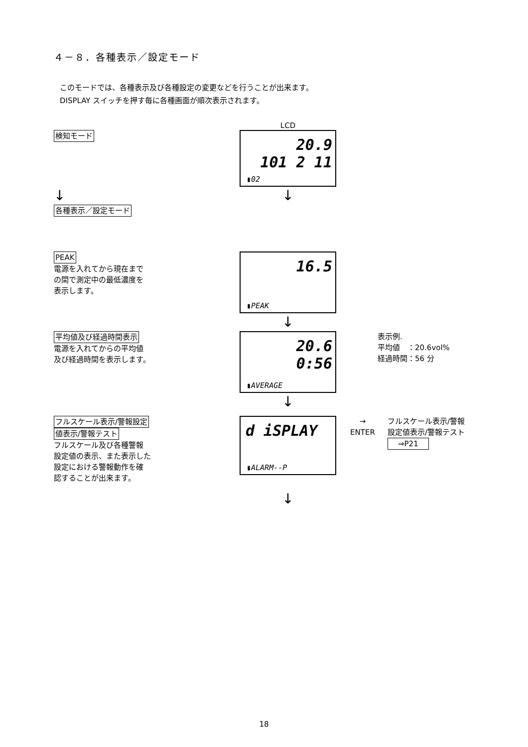４－８．各種表示／設定モード
このモードでは、各種表示及び各種設定の変更などを行うことが出来ます。
DISPLAY スイッチを押す毎に各種画面が順次表示されます。
LCD
検知モード
20.9
101 2 11
▮02
↓ ↓
各種表示／設定モード
PEAK
電源を入れてから現在まで
の間で測定中の最低濃度を
表示します。
16.5
▮PEAK
↓
平均値及び経過時間表示
電源を入れてからの平均値
及び経過時間を表示します。
20.6
0:56
▮AVERAGE
↓
表示例.
平均値　：20.6vol%
経過時間：56 分
フルスケール表示/警報設定
値表示/警報テスト
フルスケール及び各種警報
設定値の表示、また表示した
設定における警報動作を確
認することが出来ます。
d iSPLAY
▮ALARM--P
↓
→
ENTER
フルスケール表示/警報
設定値表示/警報テスト
⇒P21
18